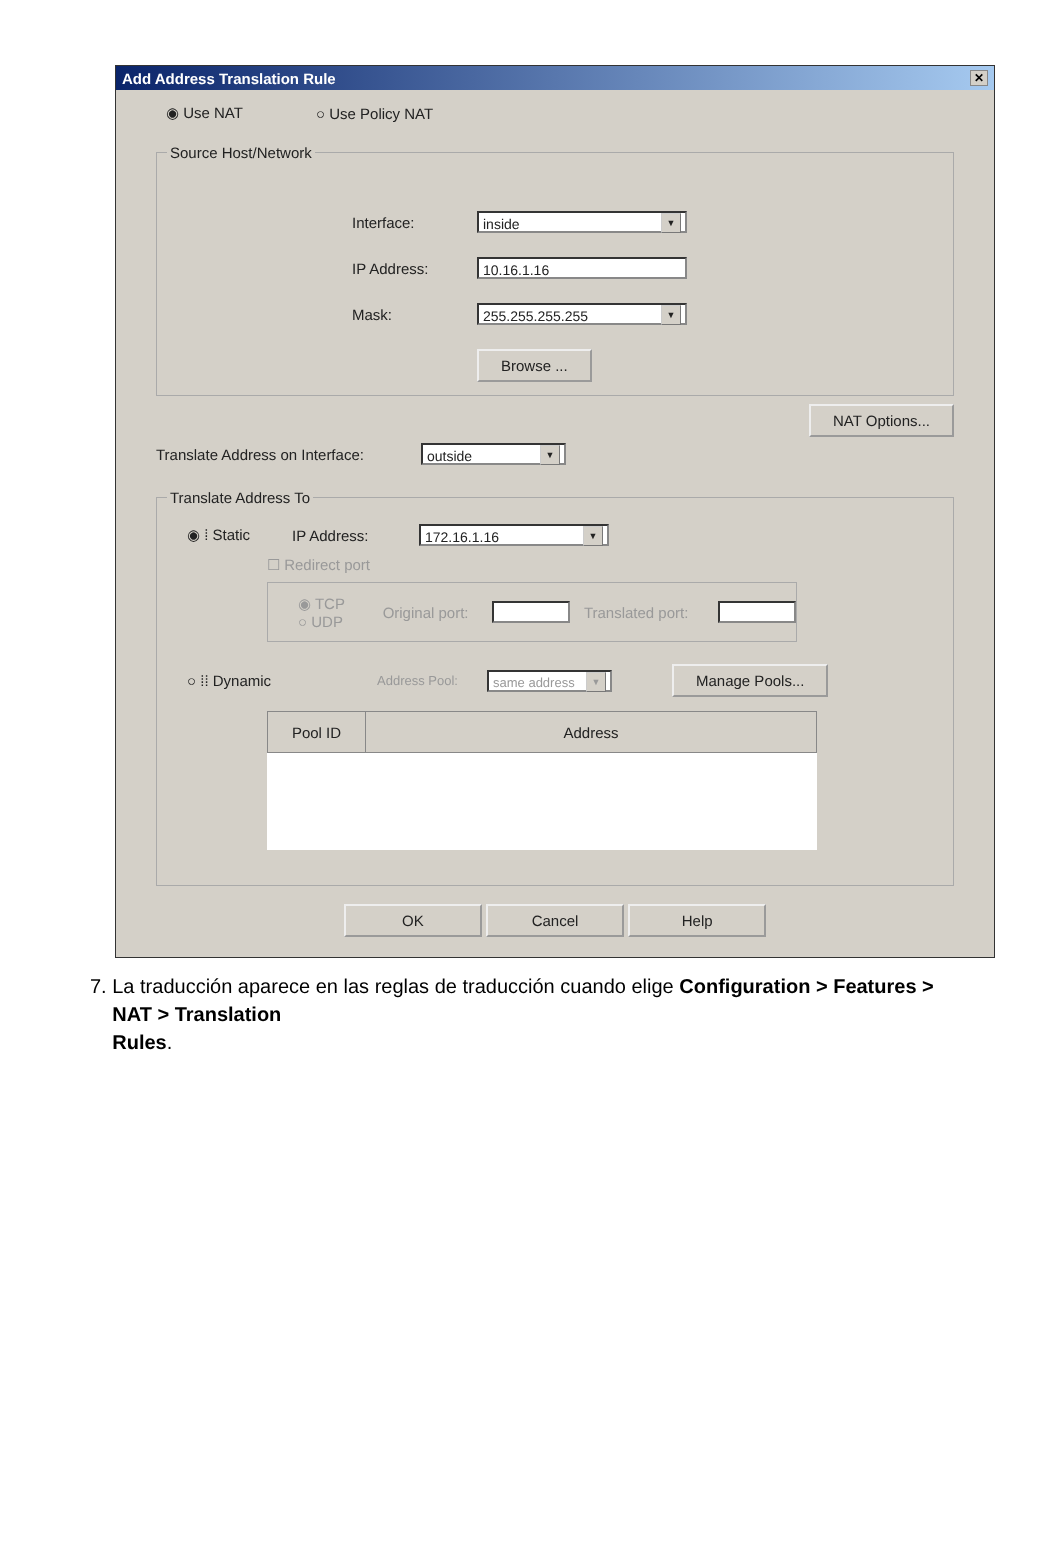Add Address Translation Rule ✕
◉ Use NAT ○ Use Policy NAT
Source Host/Network
Interface: inside ▼
IP Address: 10.16.1.16
Mask: 255.255.255.255 ▼
Browse ...
NAT Options...
Translate Address on Interface: outside ▼
Translate Address To
◉ ⁞ Static IP Address: 172.16.1.16 ▼
☐ Redirect port
◉ TCP
○ UDP Original port: Translated port:
○ ⁞⁞ Dynamic Address Pool: same address ▼ Manage Pools...
| Pool ID | Address |
| --- | --- |
OK Cancel Help
7. La traducción aparece en las reglas de traducción cuando elige Configuration > Features >
NAT > Translation
Rules.